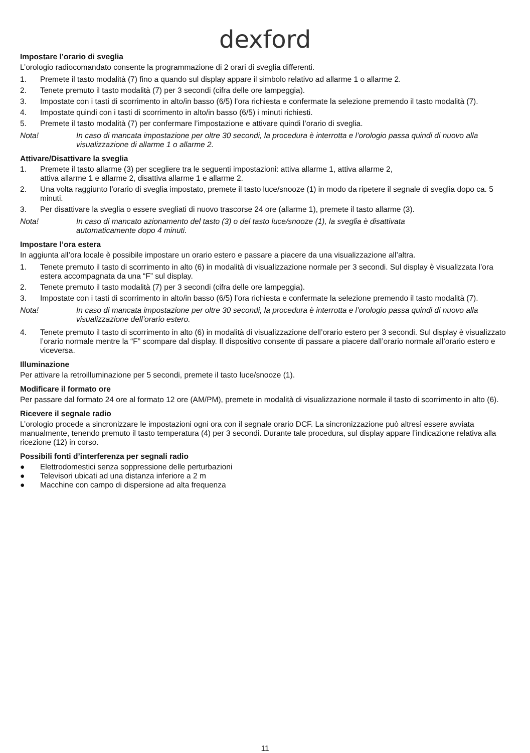dexford
Impostare l’orario di sveglia
L’orologio radiocomandato consente la programmazione di 2 orari di sveglia differenti.
1. Premete il tasto modalità (7) fino a quando sul display appare il simbolo relativo ad allarme 1 o allarme 2.
2. Tenete premuto il tasto modalità (7) per 3 secondi (cifra delle ore lampeggia).
3. Impostate con i tasti di scorrimento in alto/in basso (6/5) l’ora richiesta e confermate la selezione premendo il tasto modalità (7).
4. Impostate quindi con i tasti di scorrimento in alto/in basso (6/5) i minuti richiesti.
5. Premete il tasto modalità (7) per confermare l’impostazione e attivare quindi l’orario di sveglia.
Nota! In caso di mancata impostazione per oltre 30 secondi, la procedura è interrotta e l’orologio passa quindi di nuovo alla visualizzazione di allarme 1 o allarme 2.
Attivare/Disattivare la sveglia
1. Premete il tasto allarme (3) per scegliere tra le seguenti impostazioni: attiva allarme 1, attiva allarme 2,
attiva allarme 1 e allarme 2, disattiva allarme 1 e allarme 2.
2. Una volta raggiunto l’orario di sveglia impostato, premete il tasto luce/snooze (1) in modo da ripetere il segnale di sveglia dopo ca. 5 minuti.
3. Per disattivare la sveglia o essere svegliati di nuovo trascorse 24 ore (allarme 1), premete il tasto allarme (3).
Nota! In caso di mancato azionamento del tasto (3) o del tasto luce/snooze (1), la sveglia è disattivata
automaticamente dopo 4 minuti.
Impostare l’ora estera
In aggiunta all’ora locale è possibile impostare un orario estero e passare a piacere da una visualizzazione all’altra.
1. Tenete premuto il tasto di scorrimento in alto (6) in modalità di visualizzazione normale per 3 secondi. Sul display è visualizzata l’ora estera accompagnata da una “F” sul display.
2. Tenete premuto il tasto modalità (7) per 3 secondi (cifra delle ore lampeggia).
3. Impostate con i tasti di scorrimento in alto/in basso (6/5) l’ora richiesta e confermate la selezione premendo il tasto modalità (7).
Nota! In caso di mancata impostazione per oltre 30 secondi, la procedura è interrotta e l’orologio passa quindi di nuovo alla visualizzazione dell’orario estero.
4. Tenete premuto il tasto di scorrimento in alto (6) in modalità di visualizzazione dell’orario estero per 3 secondi. Sul display è visualizzato l’orario normale mentre la “F” scompare dal display. Il dispositivo consente di passare a piacere dall’orario normale all’orario estero e viceversa.
Illuminazione
Per attivare la retroilluminazione per 5 secondi, premete il tasto luce/snooze (1).
Modificare il formato ore
Per passare dal formato 24 ore al formato 12 ore (AM/PM), premete in modalità di visualizzazione normale il tasto di scorrimento in alto (6).
Ricevere il segnale radio
L’orologio procede a sincronizzare le impostazioni ogni ora con il segnale orario DCF. La sincronizzazione può altresì essere avviata manualmente, tenendo premuto il tasto temperatura (4) per 3 secondi. Durante tale procedura, sul display appare l’indicazione relativa alla ricezione (12) in corso.
Possibili fonti d’interferenza per segnali radio
● Elettrodomestici senza soppressione delle perturbazioni
● Televisori ubicati ad una distanza inferiore a 2 m
● Macchine con campo di dispersione ad alta frequenza
11